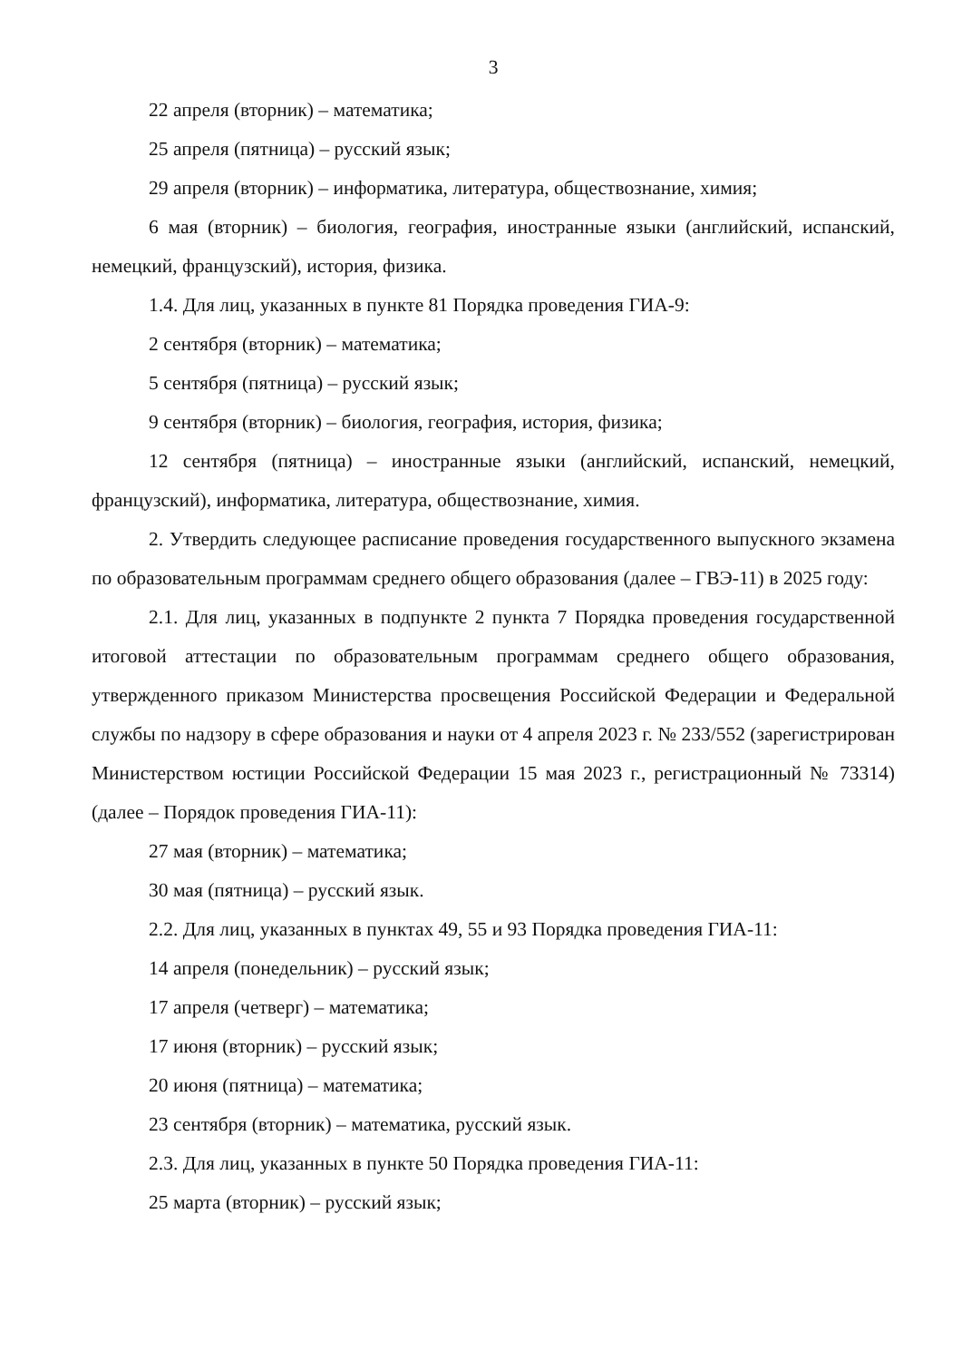3
22 апреля (вторник) – математика;
25 апреля (пятница) – русский язык;
29 апреля (вторник) – информатика, литература, обществознание, химия;
6 мая (вторник) – биология, география, иностранные языки (английский, испанский, немецкий, французский), история, физика.
1.4. Для лиц, указанных в пункте 81 Порядка проведения ГИА-9:
2 сентября (вторник) – математика;
5 сентября (пятница) – русский язык;
9 сентября (вторник) – биология, география, история, физика;
12 сентября (пятница) – иностранные языки (английский, испанский, немецкий, французский), информатика, литература, обществознание, химия.
2. Утвердить следующее расписание проведения государственного выпускного экзамена по образовательным программам среднего общего образования (далее – ГВЭ-11) в 2025 году:
2.1. Для лиц, указанных в подпункте 2 пункта 7 Порядка проведения государственной итоговой аттестации по образовательным программам среднего общего образования, утвержденного приказом Министерства просвещения Российской Федерации и Федеральной службы по надзору в сфере образования и науки от 4 апреля 2023 г. № 233/552 (зарегистрирован Министерством юстиции Российской Федерации 15 мая 2023 г., регистрационный № 73314) (далее – Порядок проведения ГИА-11):
27 мая (вторник) – математика;
30 мая (пятница) – русский язык.
2.2. Для лиц, указанных в пунктах 49, 55 и 93 Порядка проведения ГИА-11:
14 апреля (понедельник) – русский язык;
17 апреля (четверг) – математика;
17 июня (вторник) – русский язык;
20 июня (пятница) – математика;
23 сентября (вторник) – математика, русский язык.
2.3. Для лиц, указанных в пункте 50 Порядка проведения ГИА-11:
25 марта (вторник) – русский язык;